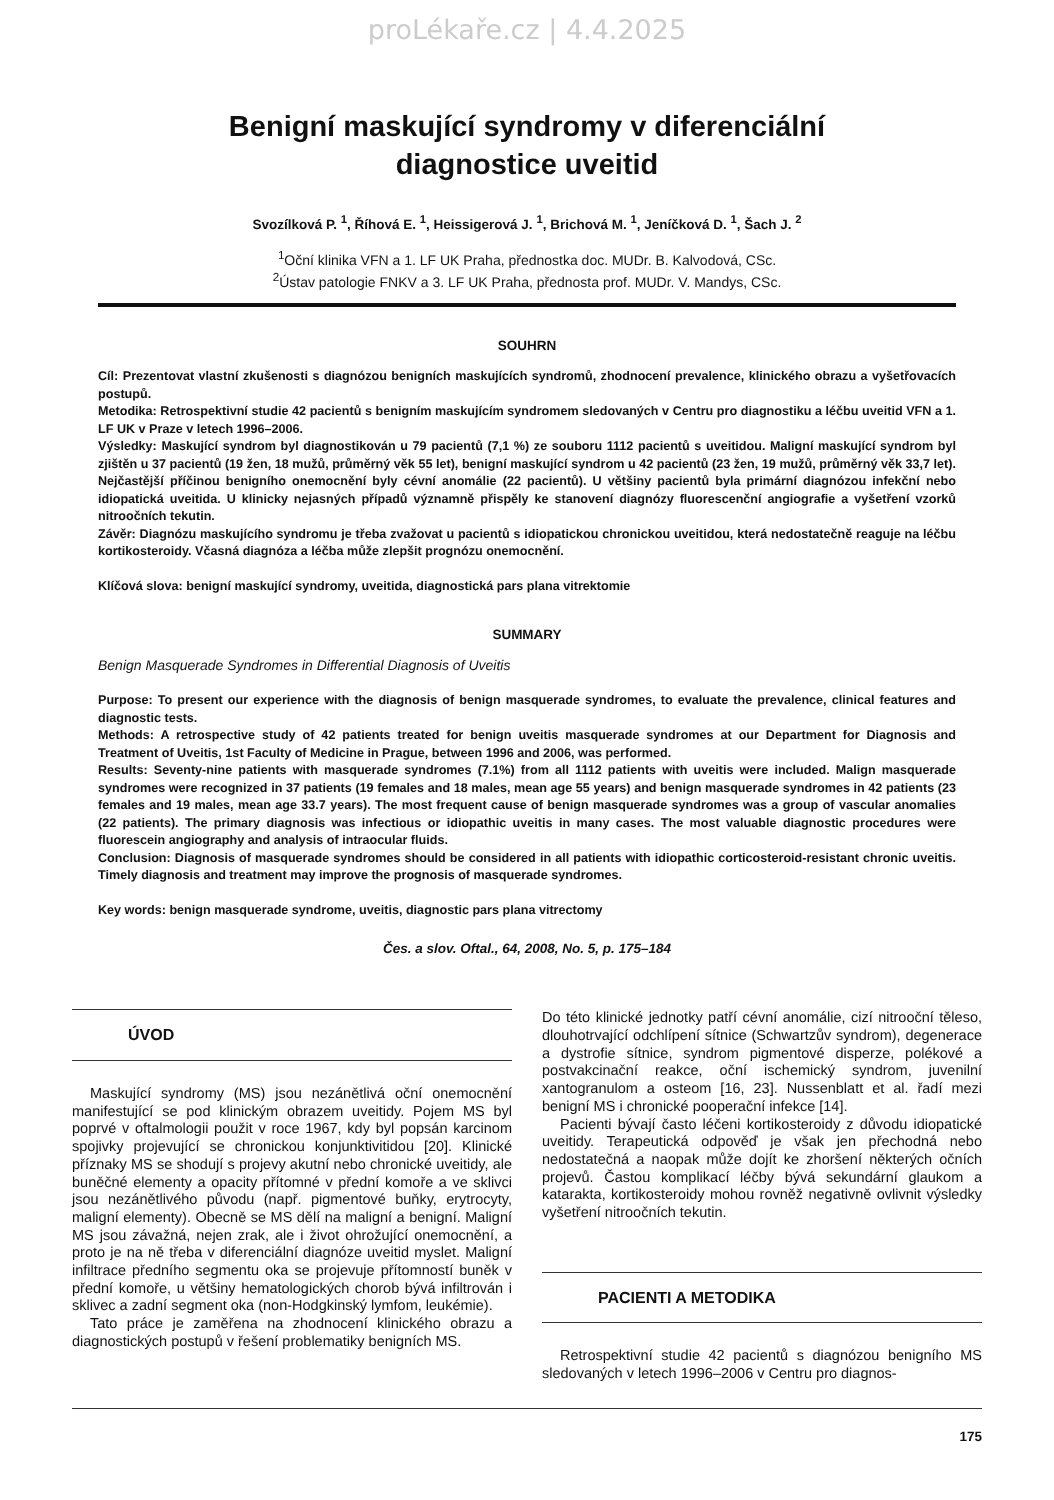proLékaře.cz | 4.4.2025
Benigní maskující syndromy v diferenciální
diagnostice uveitid
Svozílková P. <sup>1</sup>, Říhová E. <sup>1</sup>, Heissigerová J. <sup>1</sup>, Brichová M. <sup>1</sup>, Jeníčková D. <sup>1</sup>, Šach J. <sup>2</sup>
<sup>1</sup> Oční klinika VFN a 1. LF UK Praha, přednostka doc. MUDr. B. Kalvodová, CSc.
<sup>2</sup> Ústav patologie FNKV a 3. LF UK Praha, přednosta prof. MUDr. V. Mandys, CSc.
SOUHRN
Cíl: Prezentovat vlastní zkušenosti s diagnózou benigních maskujících syndromů, zhodnocení prevalence, klinického obrazu a vyšetřovacích postupů.
Metodika: Retrospektivní studie 42 pacientů s benigním maskujícím syndromem sledovaných v Centru pro diagnostiku a léčbu uveitid VFN a 1. LF UK v Praze v letech 1996–2006.
Výsledky: Maskující syndrom byl diagnostikován u 79 pacientů (7,1 %) ze souboru 1112 pacientů s uveitidou. Maligní maskující syndrom byl zjištěn u 37 pacientů (19 žen, 18 mužů, průměrný věk 55 let), benigní maskující syndrom u 42 pacientů (23 žen, 19 mužů, průměrný věk 33,7 let). Nejčastější příčinou benigního onemocnění byly cévní anomálie (22 pacientů). U většiny pacientů byla primární diagnózou infekční nebo idiopatická uveitida. U klinicky nejasných případů významně přispěly ke stanovení diagnózy fluorescenční angiografie a vyšetření vzorků nitroočních tekutin.
Závěr: Diagnózu maskujícího syndromu je třeba zvažovat u pacientů s idiopatickou chronickou uveitidou, která nedostatečně reaguje na léčbu kortikosteroidy. Včasná diagnóza a léčba může zlepšit prognózu onemocnění.
Klíčová slova: benigní maskující syndromy, uveitida, diagnostická pars plana vitrektomie
SUMMARY
Benign Masquerade Syndromes in Differential Diagnosis of Uveitis
Purpose: To present our experience with the diagnosis of benign masquerade syndromes, to evaluate the prevalence, clinical features and diagnostic tests.
Methods: A retrospective study of 42 patients treated for benign uveitis masquerade syndromes at our Department for Diagnosis and Treatment of Uveitis, 1st Faculty of Medicine in Prague, between 1996 and 2006, was performed.
Results: Seventy-nine patients with masquerade syndromes (7.1%) from all 1112 patients with uveitis were included. Malign masquerade syndromes were recognized in 37 patients (19 females and 18 males, mean age 55 years) and benign masquerade syndromes in 42 patients (23 females and 19 males, mean age 33.7 years). The most frequent cause of benign masquerade syndromes was a group of vascular anomalies (22 patients). The primary diagnosis was infectious or idiopathic uveitis in many cases. The most valuable diagnostic procedures were fluorescein angiography and analysis of intraocular fluids.
Conclusion: Diagnosis of masquerade syndromes should be considered in all patients with idiopathic corticosteroid-resistant chronic uveitis. Timely diagnosis and treatment may improve the prognosis of masquerade syndromes.
Key words: benign masquerade syndrome, uveitis, diagnostic pars plana vitrectomy
Čes. a slov. Oftal., 64, 2008, No. 5, p. 175–184
ÚVOD
Maskující syndromy (MS) jsou nezánětlivá oční onemocnění manifestující se pod klinickým obrazem uveitidy. Pojem MS byl poprvé v oftalmologii použit v roce 1967, kdy byl popsán karcinom spojivky projevující se chronickou konjunktivitidou [20]. Klinické příznaky MS se shodují s projevy akutní nebo chronické uveitidy, ale buněčné elementy a opacity přítomné v přední komoře a ve sklivci jsou nezánětlivého původu (např. pigmentové buňky, erytrocyty, maligní elementy). Obecně se MS dělí na maligní a benigní. Maligní MS jsou závažná, nejen zrak, ale i život ohrožující onemocnění, a proto je na ně třeba v diferenciální diagnóze uveitid myslet. Maligní infiltrace předního segmentu oka se projevuje přítomností buněk v přední komoře, u většiny hematologických chorob bývá infiltrován i sklivec a zadní segment oka (non-Hodgkinský lymfom, leukémie).
Tato práce je zaměřena na zhodnocení klinického obrazu a diagnostických postupů v řešení problematiky benigních MS.
Do této klinické jednotky patří cévní anomálie, cizí nitrooční těleso, dlouhotrvající odchlípení sítnice (Schwartzův syndrom), degenerace a dystrofie sítnice, syndrom pigmentové disperze, polékové a postvakcinační reakce, oční ischemický syndrom, juvenilní xantogranulom a osteom [16, 23]. Nussenblatt et al. řadí mezi benigní MS i chronické pooperační infekce [14].
Pacienti bývají často léčeni kortikosteroidy z důvodu idiopatické uveitidy. Terapeutická odpověď je však jen přechodná nebo nedostatečná a naopak může dojít ke zhoršení některých očních projevů. Častou komplikací léčby bývá sekundární glaukom a katarakta, kortikosteroidy mohou rovněž negativně ovlivnit výsledky vyšetření nitroočních tekutin.
PACIENTI A METODIKA
Retrospektivní studie 42 pacientů s diagnózou benigního MS sledovaných v letech 1996–2006 v Centru pro diagnos-
175